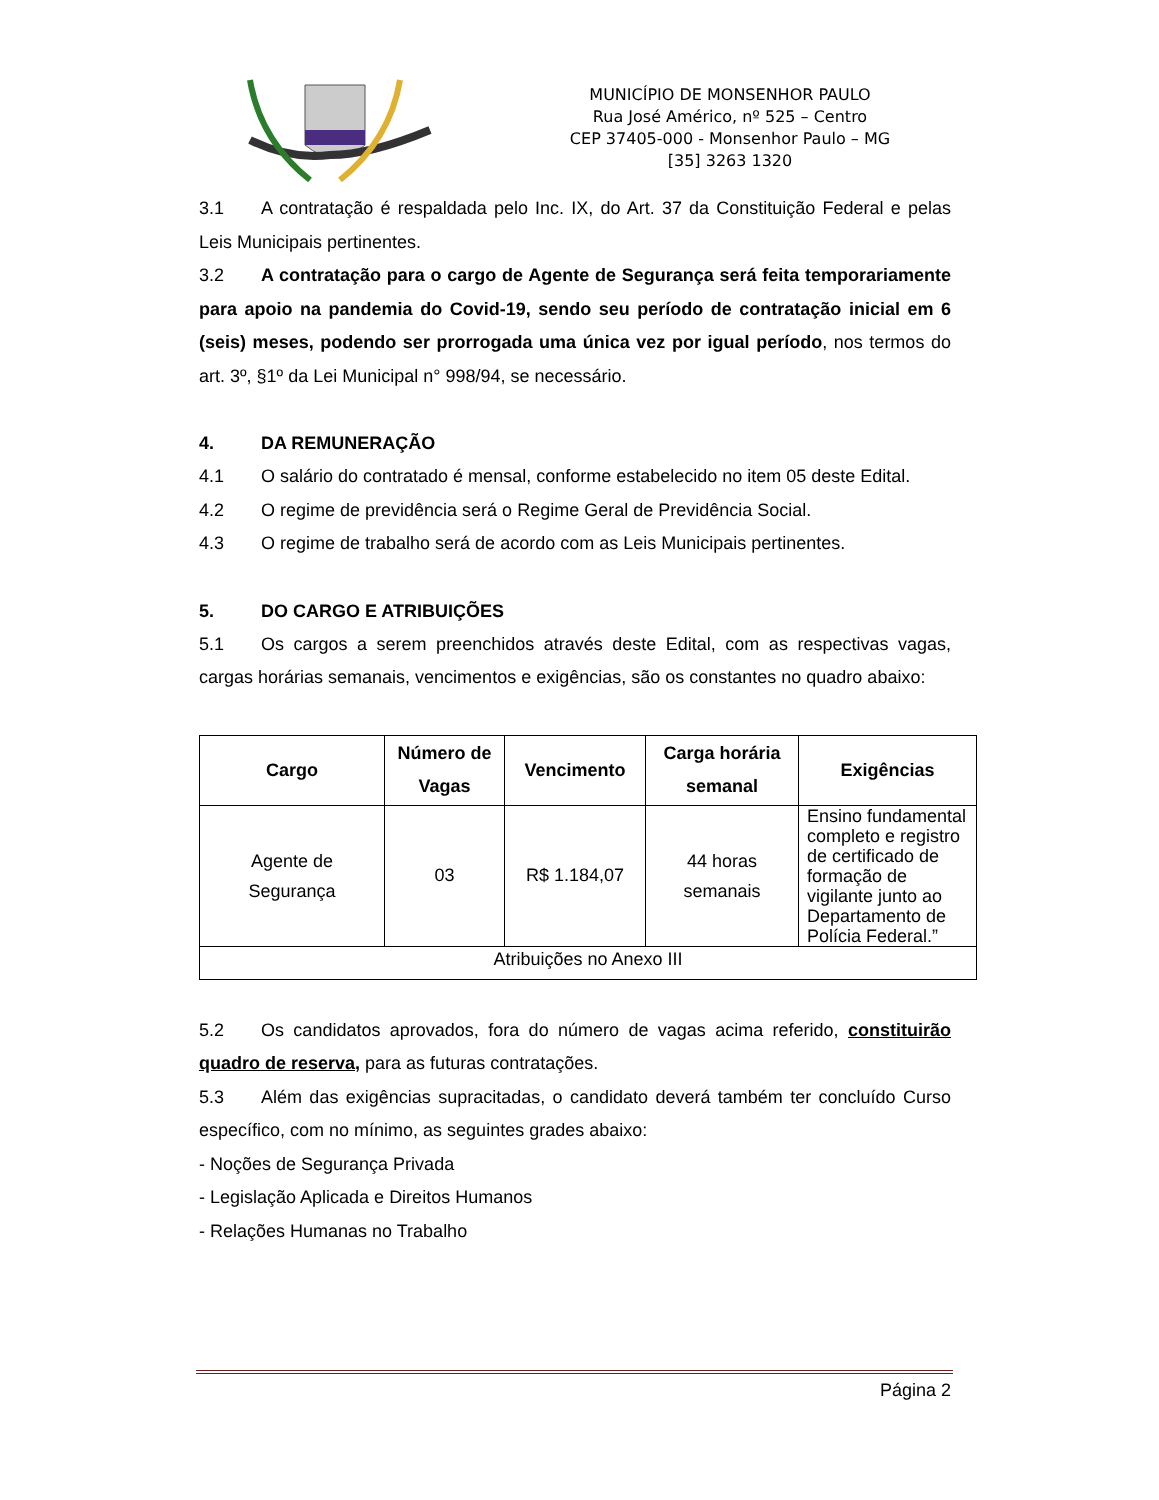MUNICÍPIO DE MONSENHOR PAULO
Rua José Américo, nº 525 – Centro
CEP 37405-000 - Monsenhor Paulo – MG
[35] 3263 1320
3.1 A contratação é respaldada pelo Inc. IX, do Art. 37 da Constituição Federal e pelas Leis Municipais pertinentes.
3.2 A contratação para o cargo de Agente de Segurança será feita temporariamente para apoio na pandemia do Covid-19, sendo seu período de contratação inicial em 6 (seis) meses, podendo ser prorrogada uma única vez por igual período, nos termos do art. 3º, §1º da Lei Municipal n° 998/94, se necessário.
4. DA REMUNERAÇÃO
4.1 O salário do contratado é mensal, conforme estabelecido no item 05 deste Edital.
4.2 O regime de previdência será o Regime Geral de Previdência Social.
4.3 O regime de trabalho será de acordo com as Leis Municipais pertinentes.
5. DO CARGO E ATRIBUIÇÕES
5.1 Os cargos a serem preenchidos através deste Edital, com as respectivas vagas, cargas horárias semanais, vencimentos e exigências, são os constantes no quadro abaixo:
| Cargo | Número de Vagas | Vencimento | Carga horária semanal | Exigências |
| --- | --- | --- | --- | --- |
| Agente de Segurança | 03 | R$ 1.184,07 | 44 horas semanais | Ensino fundamental completo e registro de certificado de formação de vigilante junto ao Departamento de Polícia Federal.” |
| Atribuições no Anexo III | | | | |
5.2 Os candidatos aprovados, fora do número de vagas acima referido, constituirão quadro de reserva, para as futuras contratações.
5.3 Além das exigências supracitadas, o candidato deverá também ter concluído Curso específico, com no mínimo, as seguintes grades abaixo:
- Noções de Segurança Privada
- Legislação Aplicada e Direitos Humanos
- Relações Humanas no Trabalho
Página 2